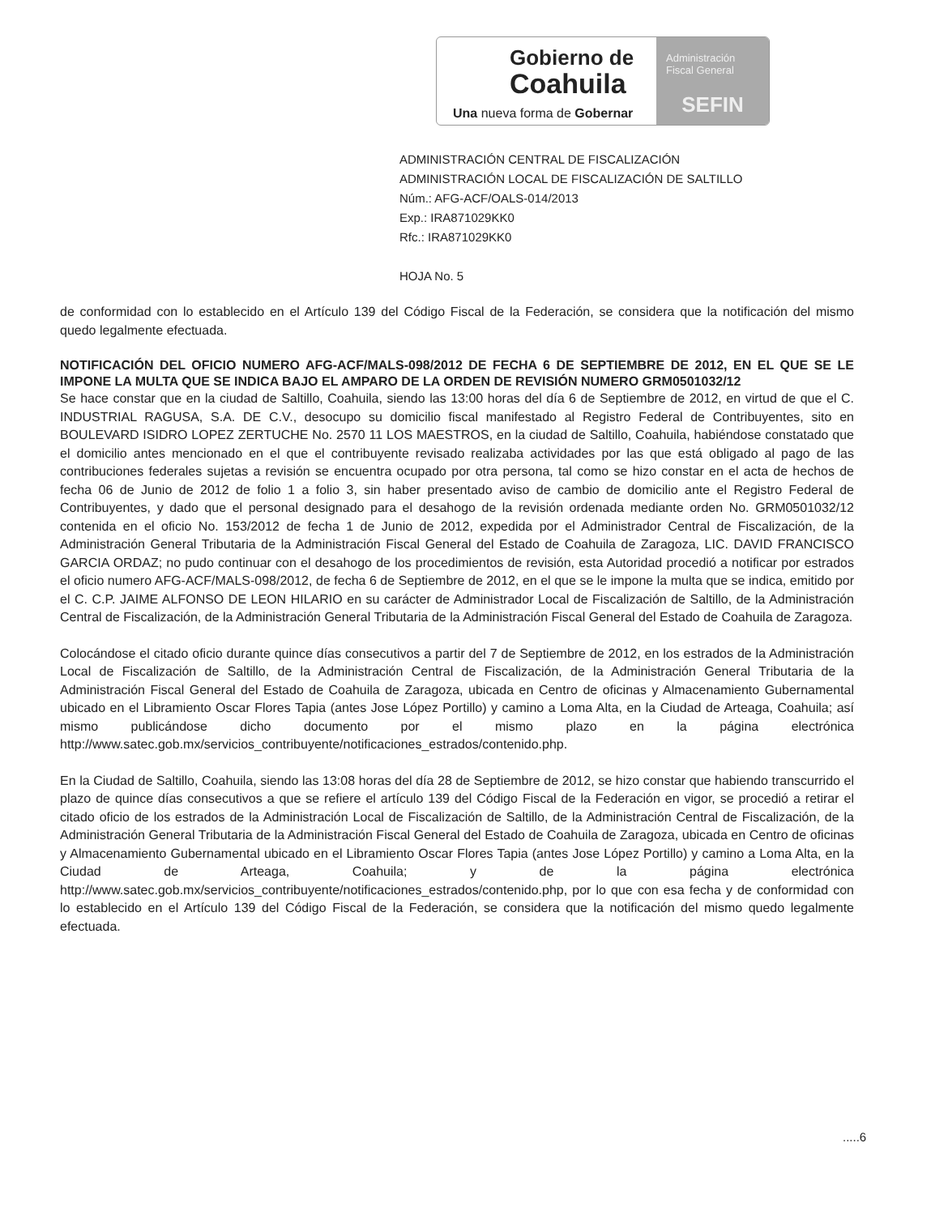Gobierno de
Coahuila
Una nueva forma de Gobernar
Administración
Fiscal General
SEFIN
ADMINISTRACIÓN CENTRAL DE FISCALIZACIÓN
ADMINISTRACIÓN LOCAL DE FISCALIZACIÓN DE SALTILLO
Núm.: AFG-ACF/OALS-014/2013
Exp.: IRA871029KK0
Rfc.: IRA871029KK0
HOJA No. 5
de conformidad con lo establecido en el Artículo 139 del Código Fiscal de la Federación, se considera que la notificación del mismo quedo legalmente efectuada.
NOTIFICACIÓN DEL OFICIO NUMERO AFG-ACF/MALS-098/2012 DE FECHA 6 DE SEPTIEMBRE DE 2012, EN EL QUE SE LE IMPONE LA MULTA QUE SE INDICA BAJO EL AMPARO DE LA ORDEN DE REVISIÓN NUMERO GRM0501032/12
Se hace constar que en la ciudad de Saltillo, Coahuila, siendo las 13:00 horas del día 6 de Septiembre de 2012, en virtud de que el C. INDUSTRIAL RAGUSA, S.A. DE C.V., desocupo su domicilio fiscal manifestado al Registro Federal de Contribuyentes, sito en BOULEVARD ISIDRO LOPEZ ZERTUCHE No. 2570 11 LOS MAESTROS, en la ciudad de Saltillo, Coahuila, habiéndose constatado que el domicilio antes mencionado en el que el contribuyente revisado realizaba actividades por las que está obligado al pago de las contribuciones federales sujetas a revisión se encuentra ocupado por otra persona, tal como se hizo constar en el acta de hechos de fecha 06 de Junio de 2012 de folio 1 a folio 3, sin haber presentado aviso de cambio de domicilio ante el Registro Federal de Contribuyentes, y dado que el personal designado para el desahogo de la revisión ordenada mediante orden No. GRM0501032/12 contenida en el oficio No. 153/2012 de fecha 1 de Junio de 2012, expedida por el Administrador Central de Fiscalización, de la Administración General Tributaria de la Administración Fiscal General del Estado de Coahuila de Zaragoza, LIC. DAVID FRANCISCO GARCIA ORDAZ; no pudo continuar con el desahogo de los procedimientos de revisión, esta Autoridad procedió a notificar por estrados el oficio numero AFG-ACF/MALS-098/2012, de fecha 6 de Septiembre de 2012, en el que se le impone la multa que se indica, emitido por el C. C.P. JAIME ALFONSO DE LEON HILARIO en su carácter de Administrador Local de Fiscalización de Saltillo, de la Administración Central de Fiscalización, de la Administración General Tributaria de la Administración Fiscal General del Estado de Coahuila de Zaragoza.
Colocándose el citado oficio durante quince días consecutivos a partir del 7 de Septiembre de 2012, en los estrados de la Administración Local de Fiscalización de Saltillo, de la Administración Central de Fiscalización, de la Administración General Tributaria de la Administración Fiscal General del Estado de Coahuila de Zaragoza, ubicada en Centro de oficinas y Almacenamiento Gubernamental ubicado en el Libramiento Oscar Flores Tapia (antes Jose López Portillo) y camino a Loma Alta, en la Ciudad de Arteaga, Coahuila; así mismo publicándose dicho documento por el mismo plazo en la página electrónica http://www.satec.gob.mx/servicios_contribuyente/notificaciones_estrados/contenido.php.
En la Ciudad de Saltillo, Coahuila, siendo las 13:08 horas del día 28 de Septiembre de 2012, se hizo constar que habiendo transcurrido el plazo de quince días consecutivos a que se refiere el artículo 139 del Código Fiscal de la Federación en vigor, se procedió a retirar el citado oficio de los estrados de la Administración Local de Fiscalización de Saltillo, de la Administración Central de Fiscalización, de la Administración General Tributaria de la Administración Fiscal General del Estado de Coahuila de Zaragoza, ubicada en Centro de oficinas y Almacenamiento Gubernamental ubicado en el Libramiento Oscar Flores Tapia (antes Jose López Portillo) y camino a Loma Alta, en la Ciudad de Arteaga, Coahuila; y de la página electrónica http://www.satec.gob.mx/servicios_contribuyente/notificaciones_estrados/contenido.php, por lo que con esa fecha y de conformidad con lo establecido en el Artículo 139 del Código Fiscal de la Federación, se considera que la notificación del mismo quedo legalmente efectuada.
.....6